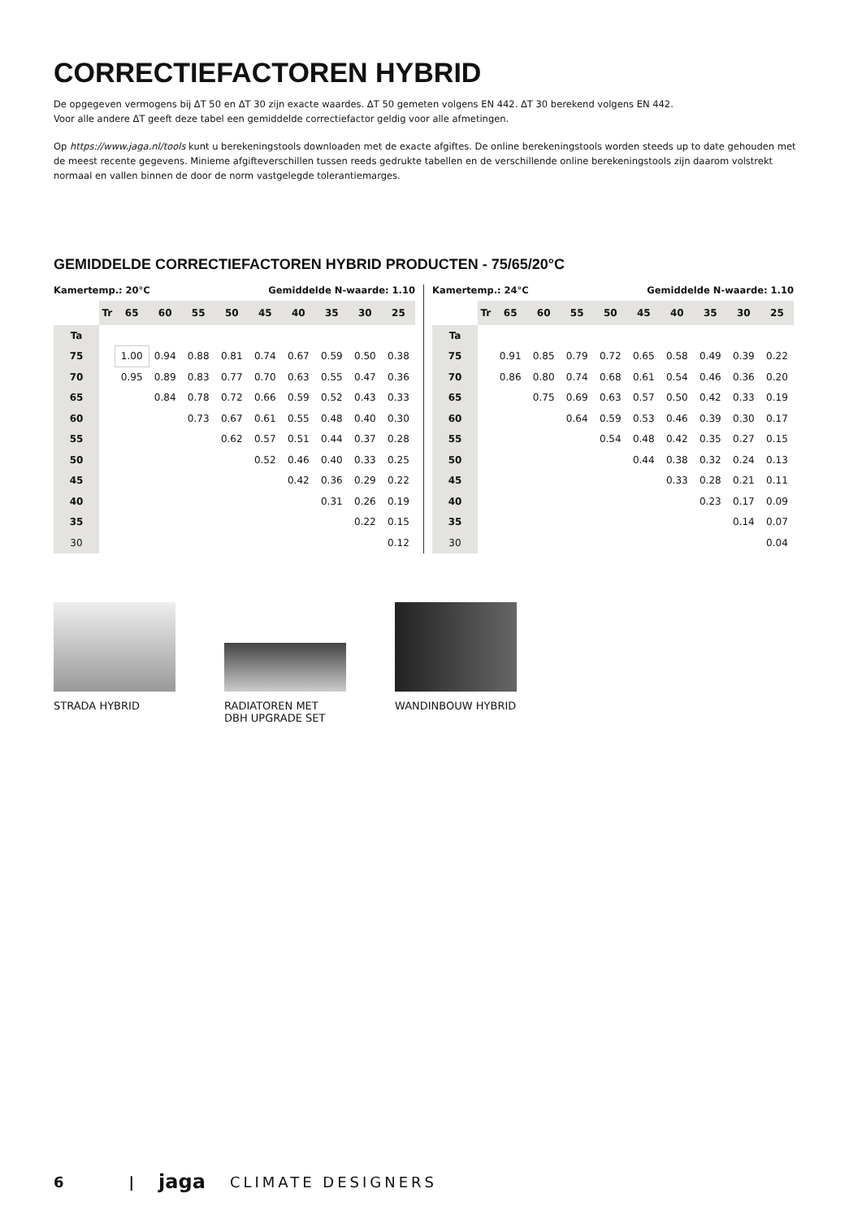CORRECTIEFACTOREN HYBRID
De opgegeven vermogens bij ΔT 50 en ΔT 30 zijn exacte waardes. ΔT 50 gemeten volgens EN 442. ΔT 30 berekend volgens EN 442.
Voor alle andere ΔT geeft deze tabel een gemiddelde correctiefactor geldig voor alle afmetingen.
Op https://www.jaga.nl/tools kunt u berekeningstools downloaden met de exacte afgiftes. De online berekeningstools worden steeds up to date gehouden met de meest recente gegevens. Minieme afgifteverschillen tussen reeds gedrukte tabellen en de verschillende online berekeningstools zijn daarom volstrekt normaal en vallen binnen de door de norm vastgelegde tolerantiemarges.
GEMIDDELDE CORRECTIEFACTOREN HYBRID PRODUCTEN - 75/65/20°C
Kamertemp.: 20°C Gemiddelde N-waarde: 1.10
| | Tr | 65 | 60 | 55 | 50 | 45 | 40 | 35 | 30 | 25 |
| --- | --- | --- | --- | --- | --- | --- | --- | --- | --- | --- |
| Ta | | | | | | | | | | |
| 75 | | 1.00 | 0.94 | 0.88 | 0.81 | 0.74 | 0.67 | 0.59 | 0.50 | 0.38 |
| 70 | | 0.95 | 0.89 | 0.83 | 0.77 | 0.70 | 0.63 | 0.55 | 0.47 | 0.36 |
| 65 | | | 0.84 | 0.78 | 0.72 | 0.66 | 0.59 | 0.52 | 0.43 | 0.33 |
| 60 | | | | 0.73 | 0.67 | 0.61 | 0.55 | 0.48 | 0.40 | 0.30 |
| 55 | | | | | 0.62 | 0.57 | 0.51 | 0.44 | 0.37 | 0.28 |
| 50 | | | | | | 0.52 | 0.46 | 0.40 | 0.33 | 0.25 |
| 45 | | | | | | | 0.42 | 0.36 | 0.29 | 0.22 |
| 40 | | | | | | | | 0.31 | 0.26 | 0.19 |
| 35 | | | | | | | | | 0.22 | 0.15 |
| 30 | | | | | | | | | | 0.12 |
Kamertemp.: 24°C Gemiddelde N-waarde: 1.10
| | Tr | 65 | 60 | 55 | 50 | 45 | 40 | 35 | 30 | 25 |
| --- | --- | --- | --- | --- | --- | --- | --- | --- | --- | --- |
| Ta | | | | | | | | | | |
| 75 | | 0.91 | 0.85 | 0.79 | 0.72 | 0.65 | 0.58 | 0.49 | 0.39 | 0.22 |
| 70 | | 0.86 | 0.80 | 0.74 | 0.68 | 0.61 | 0.54 | 0.46 | 0.36 | 0.20 |
| 65 | | | 0.75 | 0.69 | 0.63 | 0.57 | 0.50 | 0.42 | 0.33 | 0.19 |
| 60 | | | | 0.64 | 0.59 | 0.53 | 0.46 | 0.39 | 0.30 | 0.17 |
| 55 | | | | | 0.54 | 0.48 | 0.42 | 0.35 | 0.27 | 0.15 |
| 50 | | | | | | 0.44 | 0.38 | 0.32 | 0.24 | 0.13 |
| 45 | | | | | | | 0.33 | 0.28 | 0.21 | 0.11 |
| 40 | | | | | | | | 0.23 | 0.17 | 0.09 |
| 35 | | | | | | | | | 0.14 | 0.07 |
| 30 | | | | | | | | | | 0.04 |
STRADA HYBRID RADIATOREN MET
DBH UPGRADE SET
WANDINBOUW HYBRID
6 | jaga CLIMATE DESIGNERS